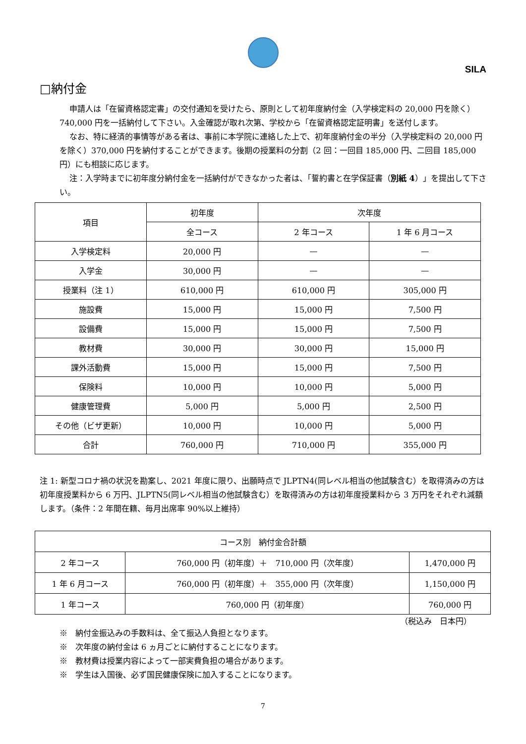SILA
□納付金
申請人は「在留資格認定書」の交付通知を受けたら、原則として初年度納付金（入学検定料の 20,000 円を除く）740,000 円を一括納付して下さい。入金確認が取れ次第、学校から「在留資格認定証明書」を送付します。
なお、特に経済的事情等がある者は、事前に本学院に連絡した上で、初年度納付金の半分（入学検定料の 20,000 円を除く）370,000 円を納付することができます。後期の授業料の分割（2 回：一回目 185,000 円、二回目 185,000 円）にも相談に応じます。
注：入学時までに初年度分納付金を一括納付ができなかった者は、「誓約書と在学保証書（別紙 4）」を提出して下さい。
| 項目 | 初年度 | 次年度 | |
| --- | --- | --- | --- |
| | 全コース | 2 年コース | 1 年 6 月コース |
| 入学検定料 | 20,000 円 | — | — |
| 入学金 | 30,000 円 | — | — |
| 授業料（注 1） | 610,000 円 | 610,000 円 | 305,000 円 |
| 施設費 | 15,000 円 | 15,000 円 | 7,500 円 |
| 設備費 | 15,000 円 | 15,000 円 | 7,500 円 |
| 教材費 | 30,000 円 | 30,000 円 | 15,000 円 |
| 課外活動費 | 15,000 円 | 15,000 円 | 7,500 円 |
| 保険料 | 10,000 円 | 10,000 円 | 5,000 円 |
| 健康管理費 | 5,000 円 | 5,000 円 | 2,500 円 |
| その他（ビザ更新） | 10,000 円 | 10,000 円 | 5,000 円 |
| 合計 | 760,000 円 | 710,000 円 | 355,000 円 |
注 1: 新型コロナ禍の状況を勘案し、2021 年度に限り、出願時点で JLPTN4(同レベル相当の他試験含む）を取得済みの方は初年度授業料から 6 万円、JLPTN5(同レベル相当の他試験含む）を取得済みの方は初年度授業料から 3 万円をそれぞれ減額します。（条件：2 年間在籍、毎月出席率 90%以上維持）
| コース別 納付金合計額 | | |
| --- | --- | --- |
| 2 年コース | 760,000 円（初年度）＋ 710,000 円（次年度） | 1,470,000 円 |
| 1 年 6 月コース | 760,000 円（初年度）＋ 355,000 円（次年度） | 1,150,000 円 |
| 1 年コース | 760,000 円（初年度） | 760,000 円 |
（税込み　日本円）
※　納付金振込みの手数料は、全て振込人負担となります。
※　次年度の納付金は 6 ヵ月ごとに納付することになります。
※　教材費は授業内容によって一部実費負担の場合があります。
※　学生は入国後、必ず国民健康保険に加入することになります。
7